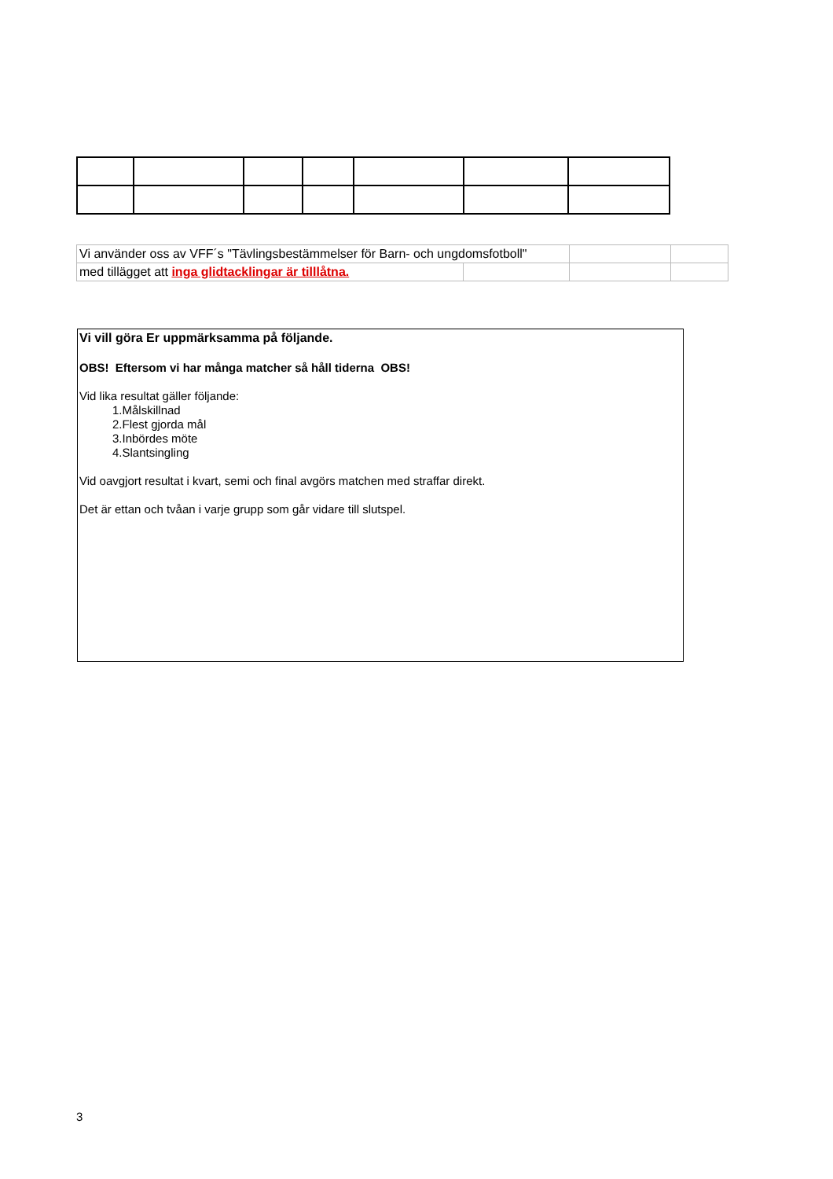| Vi använder oss av VFF´s "Tävlingsbestämmelser för Barn- och ungdomsfotboll" | | | |
| med tillägget att inga glidtacklingar är tilllåtna. | | | |
Vi vill göra Er uppmärksamma på följande.
OBS! Eftersom vi har många matcher så håll tiderna OBS!
Vid lika resultat gäller följande:
1.Målskillnad
2.Flest gjorda mål
3.Inbördes möte
4.Slantsingling
Vid oavgjort resultat i kvart, semi och final avgörs matchen med straffar direkt.
Det är ettan och tvåan i varje grupp som går vidare till slutspel.
3